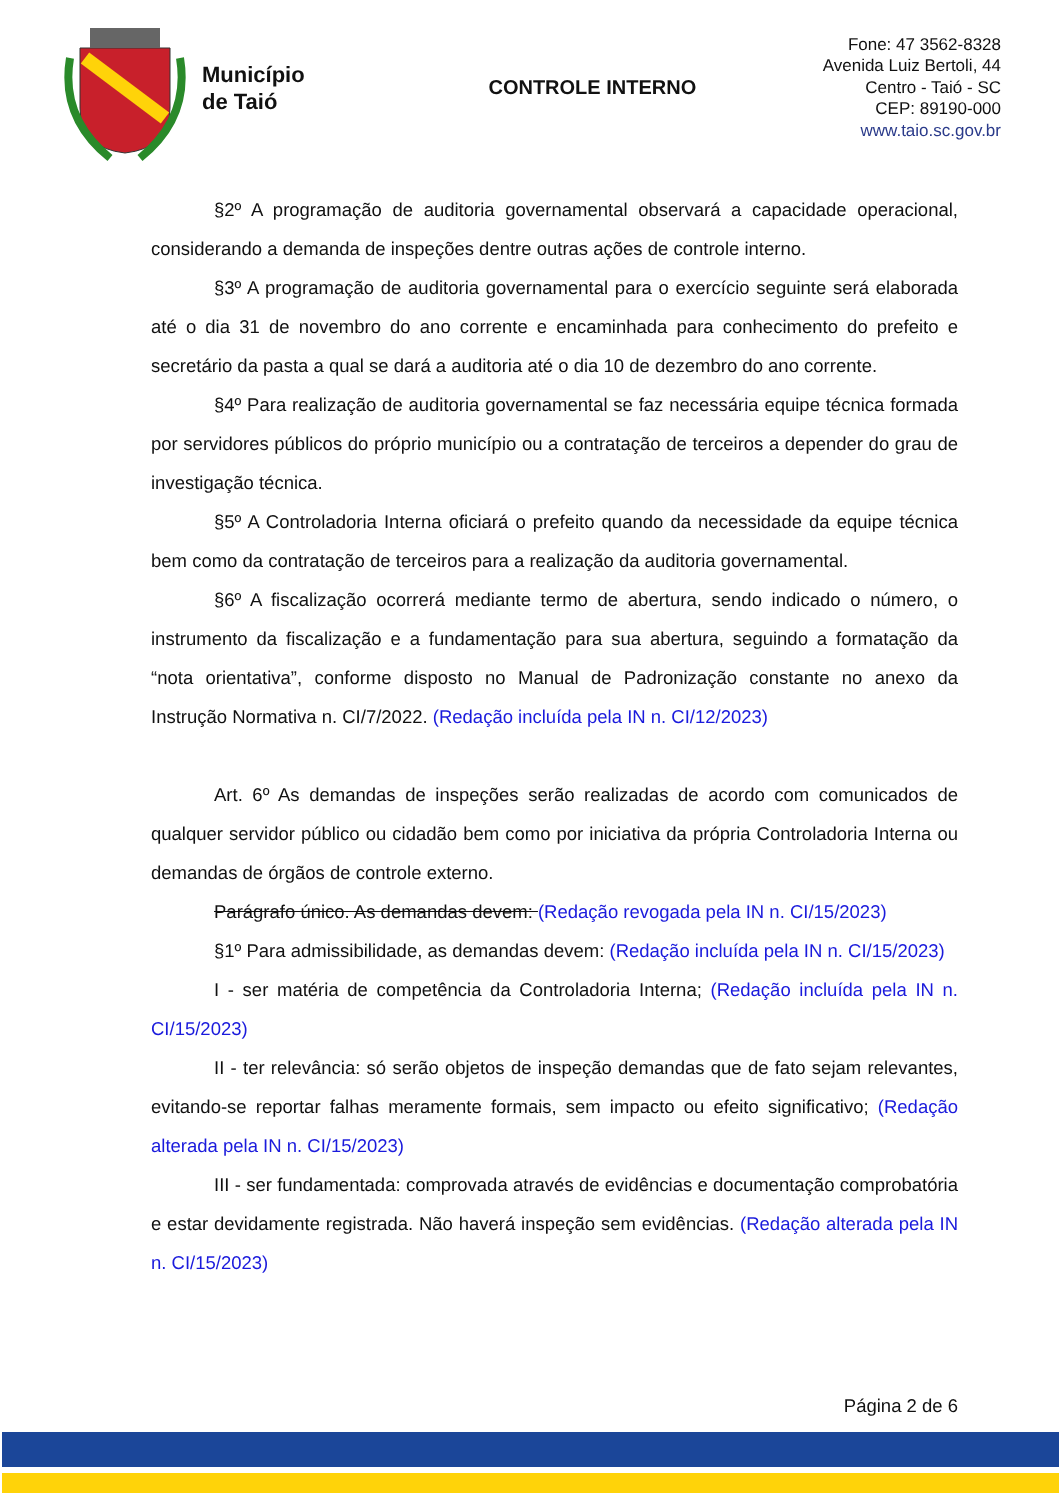Município
de Taió
CONTROLE INTERNO
Fone: 47 3562-8328
Avenida Luiz Bertoli, 44
Centro - Taió - SC
CEP: 89190-000
www.taio.sc.gov.br
§2º A programação de auditoria governamental observará a capacidade operacional, considerando a demanda de inspeções dentre outras ações de controle interno.
§3º A programação de auditoria governamental para o exercício seguinte será elaborada até o dia 31 de novembro do ano corrente e encaminhada para conhecimento do prefeito e secretário da pasta a qual se dará a auditoria até o dia 10 de dezembro do ano corrente.
§4º Para realização de auditoria governamental se faz necessária equipe técnica formada por servidores públicos do próprio município ou a contratação de terceiros a depender do grau de investigação técnica.
§5º A Controladoria Interna oficiará o prefeito quando da necessidade da equipe técnica bem como da contratação de terceiros para a realização da auditoria governamental.
§6º A fiscalização ocorrerá mediante termo de abertura, sendo indicado o número, o instrumento da fiscalização e a fundamentação para sua abertura, seguindo a formatação da “nota orientativa”, conforme disposto no Manual de Padronização constante no anexo da Instrução Normativa n. CI/7/2022. (Redação incluída pela IN n. CI/12/2023)
Art. 6º As demandas de inspeções serão realizadas de acordo com comunicados de qualquer servidor público ou cidadão bem como por iniciativa da própria Controladoria Interna ou demandas de órgãos de controle externo.
Parágrafo único. As demandas devem: (Redação revogada pela IN n. CI/15/2023)
§1º Para admissibilidade, as demandas devem: (Redação incluída pela IN n. CI/15/2023)
I - ser matéria de competência da Controladoria Interna; (Redação incluída pela IN n. CI/15/2023)
II - ter relevância: só serão objetos de inspeção demandas que de fato sejam relevantes, evitando-se reportar falhas meramente formais, sem impacto ou efeito significativo; (Redação alterada pela IN n. CI/15/2023)
III - ser fundamentada: comprovada através de evidências e documentação comprobatória e estar devidamente registrada. Não haverá inspeção sem evidências. (Redação alterada pela IN n. CI/15/2023)
Página 2 de 6